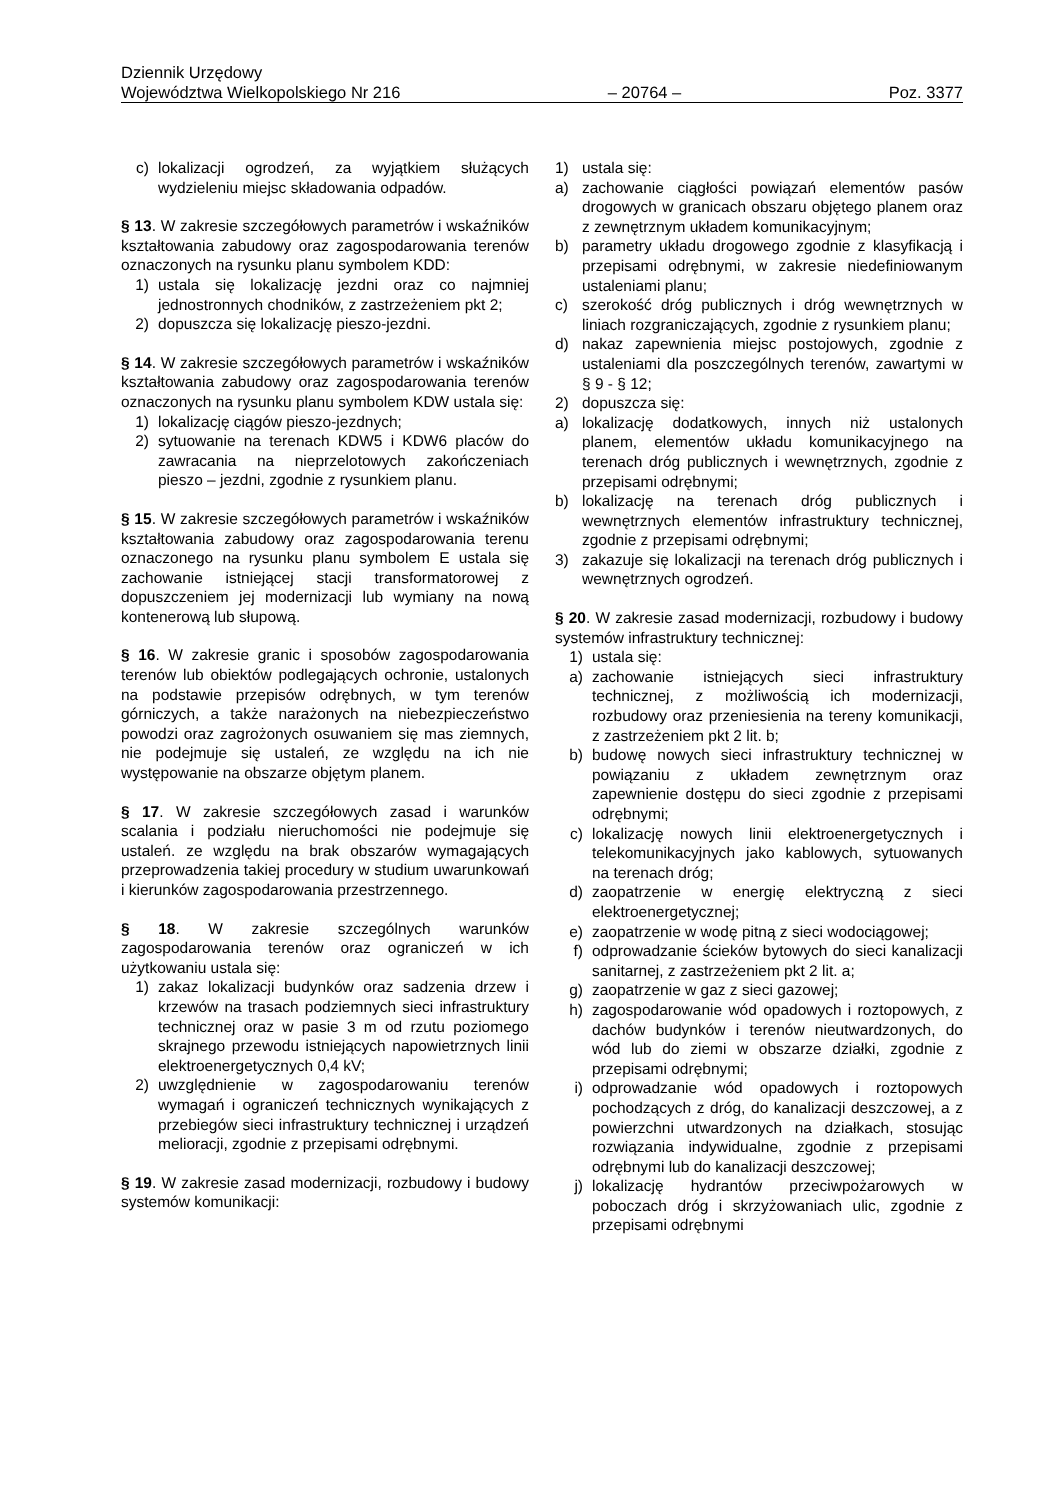Dziennik Urzędowy
Województwa Wielkopolskiego Nr 216 – 20764 – Poz. 3377
c) lokalizacji ogrodzeń, za wyjątkiem służących wydzieleniu miejsc składowania odpadów.
§ 13. W zakresie szczegółowych parametrów i wskaźników kształtowania zabudowy oraz zagospodarowania terenów oznaczonych na rysunku planu symbolem KDD:
1) ustala się lokalizację jezdni oraz co najmniej jednostronnych chodników, z zastrzeżeniem pkt 2;
2) dopuszcza się lokalizację pieszo-jezdni.
§ 14. W zakresie szczegółowych parametrów i wskaźników kształtowania zabudowy oraz zagospodarowania terenów oznaczonych na rysunku planu symbolem KDW ustala się:
1) lokalizację ciągów pieszo-jezdnych;
2) sytuowanie na terenach KDW5 i KDW6 placów do zawracania na nieprzelotowych zakończeniach pieszo – jezdni, zgodnie z rysunkiem planu.
§ 15. W zakresie szczegółowych parametrów i wskaźników kształtowania zabudowy oraz zagospodarowania terenu oznaczonego na rysunku planu symbolem E ustala się zachowanie istniejącej stacji transformatorowej z dopuszczeniem jej modernizacji lub wymiany na nową kontenerową lub słupową.
§ 16. W zakresie granic i sposobów zagospodarowania terenów lub obiektów podlegających ochronie, ustalonych na podstawie przepisów odrębnych, w tym terenów górniczych, a także narażonych na niebezpieczeństwo powodzi oraz zagrożonych osuwaniem się mas ziemnych, nie podejmuje się ustaleń, ze względu na ich nie występowanie na obszarze objętym planem.
§ 17. W zakresie szczegółowych zasad i warunków scalania i podziału nieruchomości nie podejmuje się ustaleń. ze względu na brak obszarów wymagających przeprowadzenia takiej procedury w studium uwarunkowań i kierunków zagospodarowania przestrzennego.
§ 18. W zakresie szczególnych warunków zagospodarowania terenów oraz ograniczeń w ich użytkowaniu ustala się:
1) zakaz lokalizacji budynków oraz sadzenia drzew i krzewów na trasach podziemnych sieci infrastruktury technicznej oraz w pasie 3 m od rzutu poziomego skrajnego przewodu istniejących napowietrznych linii elektroenergetycznych 0,4 kV;
2) uwzględnienie w zagospodarowaniu terenów wymagań i ograniczeń technicznych wynikających z przebiegów sieci infrastruktury technicznej i urządzeń melioracji, zgodnie z przepisami odrębnymi.
§ 19. W zakresie zasad modernizacji, rozbudowy i budowy systemów komunikacji:
1) ustala się:
a) zachowanie ciągłości powiązań elementów pasów drogowych w granicach obszaru objętego planem oraz z zewnętrznym układem komunikacyjnym;
b) parametry układu drogowego zgodnie z klasyfikacją i przepisami odrębnymi, w zakresie niedefiniowanym ustaleniami planu;
c) szerokość dróg publicznych i dróg wewnętrznych w liniach rozgraniczających, zgodnie z rysunkiem planu;
d) nakaz zapewnienia miejsc postojowych, zgodnie z ustaleniami dla poszczególnych terenów, zawartymi w § 9 - § 12;
2) dopuszcza się:
a) lokalizację dodatkowych, innych niż ustalonych planem, elementów układu komunikacyjnego na terenach dróg publicznych i wewnętrznych, zgodnie z przepisami odrębnymi;
b) lokalizację na terenach dróg publicznych i wewnętrznych elementów infrastruktury technicznej, zgodnie z przepisami odrębnymi;
3) zakazuje się lokalizacji na terenach dróg publicznych i wewnętrznych ogrodzeń.
§ 20. W zakresie zasad modernizacji, rozbudowy i budowy systemów infrastruktury technicznej:
1) ustala się:
a) zachowanie istniejących sieci infrastruktury technicznej, z możliwością ich modernizacji, rozbudowy oraz przeniesienia na tereny komunikacji, z zastrzeżeniem pkt 2 lit. b;
b) budowę nowych sieci infrastruktury technicznej w powiązaniu z układem zewnętrznym oraz zapewnienie dostępu do sieci zgodnie z przepisami odrębnymi;
c) lokalizację nowych linii elektroenergetycznych i telekomunikacyjnych jako kablowych, sytuowanych na terenach dróg;
d) zaopatrzenie w energię elektryczną z sieci elektroenergetycznej;
e) zaopatrzenie w wodę pitną z sieci wodociągowej;
f) odprowadzanie ścieków bytowych do sieci kanalizacji sanitarnej, z zastrzeżeniem pkt 2 lit. a;
g) zaopatrzenie w gaz z sieci gazowej;
h) zagospodarowanie wód opadowych i roztopowych, z dachów budynków i terenów nieutwardzonych, do wód lub do ziemi w obszarze działki, zgodnie z przepisami odrębnymi;
i) odprowadzanie wód opadowych i roztopowych pochodzących z dróg, do kanalizacji deszczowej, a z powierzchni utwardzonych na działkach, stosując rozwiązania indywidualne, zgodnie z przepisami odrębnymi lub do kanalizacji deszczowej;
j) lokalizację hydrantów przeciwpożarowych w poboczach dróg i skrzyżowaniach ulic, zgodnie z przepisami odrębnymi